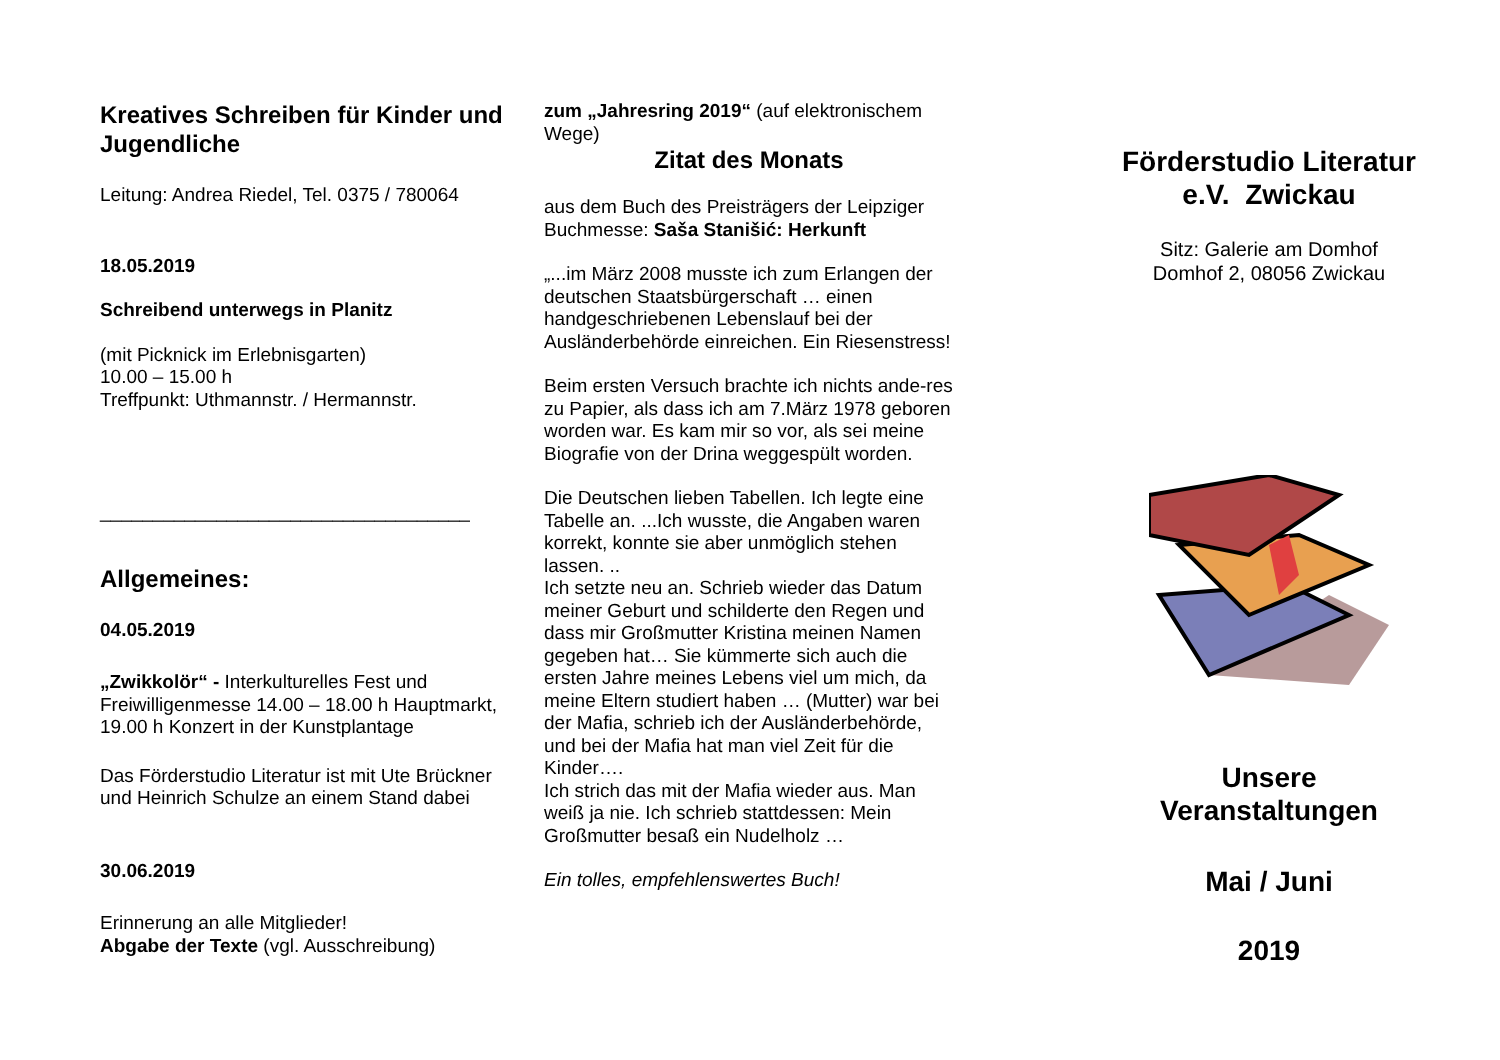Kreatives Schreiben für Kinder und Jugendliche
Leitung: Andrea Riedel, Tel. 0375 / 780064
18.05.2019
Schreibend unterwegs in Planitz
(mit Picknick im Erlebnisgarten)
10.00 – 15.00 h
Treffpunkt: Uthmannstr. / Hermannstr.
___________________________________
Allgemeines:
04.05.2019
„Zwikkolör“ - Interkulturelles Fest und Freiwilligenmesse 14.00 – 18.00 h Hauptmarkt, 19.00 h Konzert in der Kunstplantage
Das Förderstudio Literatur ist mit Ute Brückner und Heinrich Schulze an einem Stand dabei
30.06.2019
Erinnerung an alle Mitglieder!
Abgabe der Texte (vgl. Ausschreibung)
zum „Jahresring 2019“ (auf elektronischem Wege)
Zitat des Monats
aus dem Buch des Preisträgers der Leipziger Buchmesse: Saša Stanišić: Herkunft
„...im März 2008 musste ich zum Erlangen der deutschen Staatsbürgerschaft … einen handgeschriebenen Lebenslauf bei der Ausländerbehörde einreichen. Ein Riesenstress!
Beim ersten Versuch brachte ich nichts ande-res zu Papier, als dass ich am 7.März 1978 geboren worden war. Es kam mir so vor, als sei meine Biografie von der Drina weggespült worden.
Die Deutschen lieben Tabellen. Ich legte eine Tabelle an. ...Ich wusste, die Angaben waren korrekt, konnte sie aber unmöglich stehen lassen. ..
Ich setzte neu an. Schrieb wieder das Datum meiner Geburt und schilderte den Regen und dass mir Großmutter Kristina meinen Namen gegeben hat… Sie kümmerte sich auch die ersten Jahre meines Lebens viel um mich, da meine Eltern studiert haben … (Mutter) war bei der Mafia, schrieb ich der Ausländerbehörde, und bei der Mafia hat man viel Zeit für die Kinder….
Ich strich das mit der Mafia wieder aus. Man weiß ja nie. Ich schrieb stattdessen: Mein Großmutter besaß ein Nudelholz …
Ein tolles, empfehlenswertes Buch!
Förderstudio Literatur e.V. Zwickau
Sitz: Galerie am Domhof
Domhof 2, 08056 Zwickau
Unsere
Veranstaltungen
Mai / Juni
2019